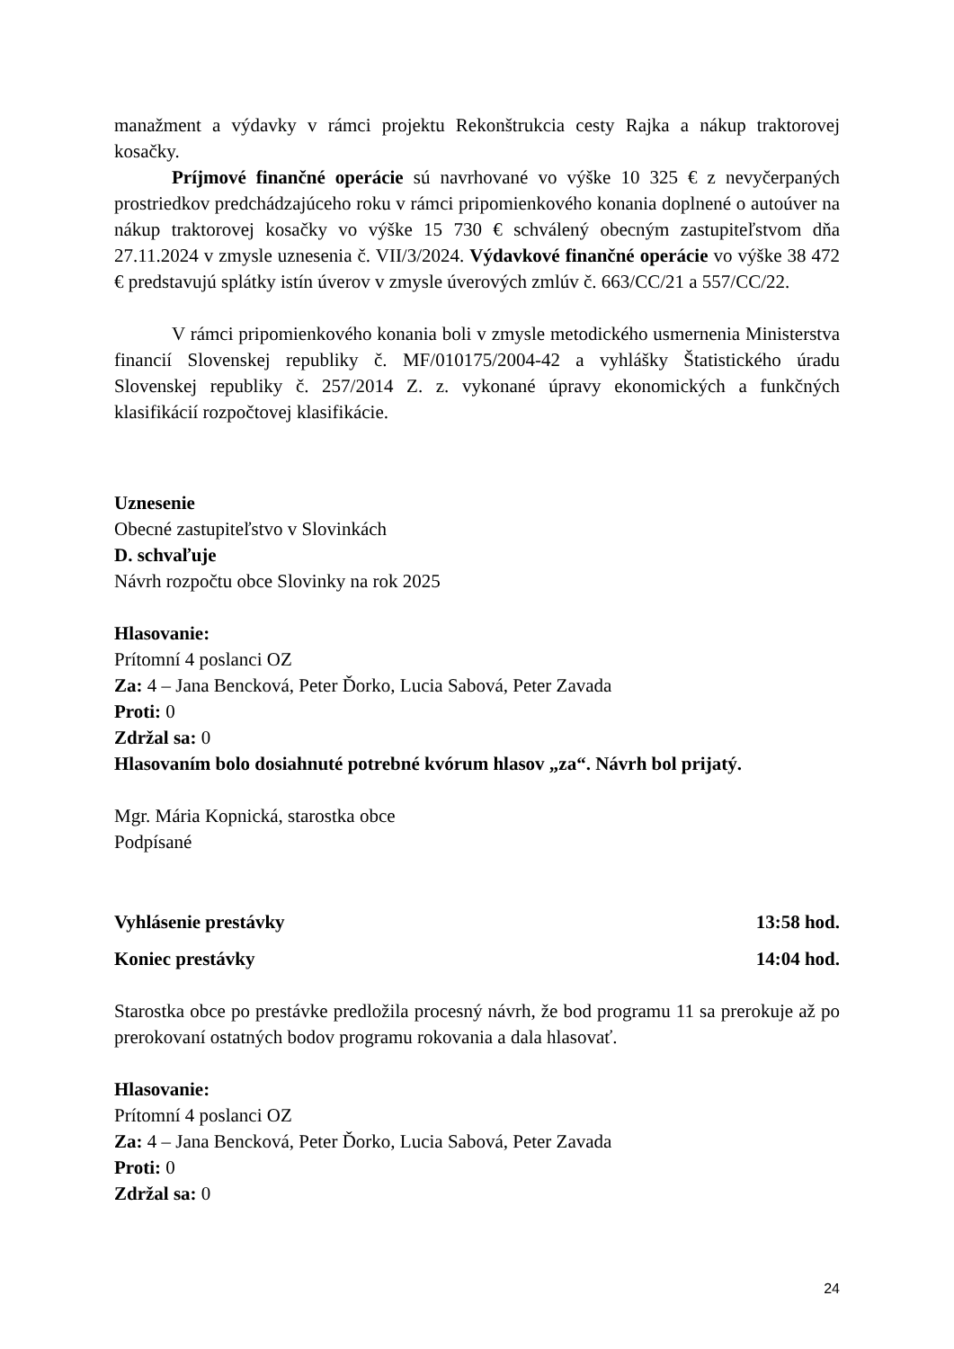manažment a výdavky v rámci projektu Rekonštrukcia cesty Rajka a nákup traktorovej kosačky.
Príjmové finančné operácie sú navrhované vo výške 10 325 € z nevyčerpaných prostriedkov predchádzajúceho roku v rámci pripomienkového konania doplnené o autoúver na nákup traktorovej kosačky vo výške 15 730 € schválený obecným zastupiteľstvom dňa 27.11.2024 v zmysle uznesenia č. VII/3/2024. Výdavkové finančné operácie vo výške 38 472 € predstavujú splátky istín úverov v zmysle úverových zmlúv č. 663/CC/21 a 557/CC/22.
V rámci pripomienkového konania boli v zmysle metodického usmernenia Ministerstva financií Slovenskej republiky č. MF/010175/2004-42 a vyhlášky Štatistického úradu Slovenskej republiky č. 257/2014 Z. z. vykonané úpravy ekonomických a funkčných klasifikácií rozpočtovej klasifikácie.
Uznesenie
Obecné zastupiteľstvo v Slovinkách
D. schvaľuje
Návrh rozpočtu obce Slovinky na rok 2025
Hlasovanie:
Prítomní 4 poslanci OZ
Za: 4 – Jana Bencková, Peter Ďorko, Lucia Sabová, Peter Zavada
Proti: 0
Zdržal sa: 0
Hlasovaním bolo dosiahnuté potrebné kvórum hlasov „za“. Návrh bol prijatý.
Mgr. Mária Kopnická, starostka obce
Podpísané
Vyhlásenie prestávky 13:58 hod.
Koniec prestávky 14:04 hod.
Starostka obce po prestávke predložila procesný návrh, že bod programu 11 sa prerokuje až po prerokovaní ostatných bodov programu rokovania a dala hlasovať.
Hlasovanie:
Prítomní 4 poslanci OZ
Za: 4 – Jana Bencková, Peter Ďorko, Lucia Sabová, Peter Zavada
Proti: 0
Zdržal sa: 0
24